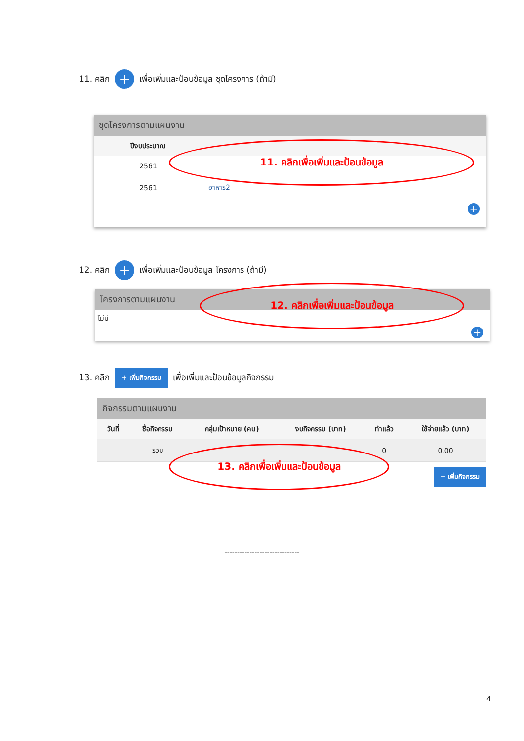11. คลิก + เพื่อเพิ่มและป้อนข้อมูล ชุดโครงการ (ถ้ามี)
ชุดโครงการตามแผนงาน
| ปีงบประมาณ | |
| --- | --- |
| 2561 | |
| 2561 | อาหาร2 |
+
11. คลิกเพื่อเพิ่มและป้อนข้อมูล
12. คลิก + เพื่อเพิ่มและป้อนข้อมูล โครงการ (ถ้ามี)
โครงการตามแผนงาน
ไม่มี
+
12. คลิกเพื่อเพิ่มและป้อนข้อมูล
13. คลิก + เพิ่มกิจกรรม เพื่อเพิ่มและป้อนข้อมูลกิจกรรม
กิจกรรมตามแผนงาน
| วันที่ | ชื่อกิจกรรม | กลุ่มเป้าหมาย (คน) | งบกิจกรรม (บาท) | ทำแล้ว | ใช้จ่ายแล้ว (บาท) |
| --- | --- | --- | --- | --- | --- |
| | รวม | | | 0 | 0.00 |
+ เพิ่มกิจกรรม
13. คลิกเพื่อเพิ่มและป้อนข้อมูล
------------------------------
4